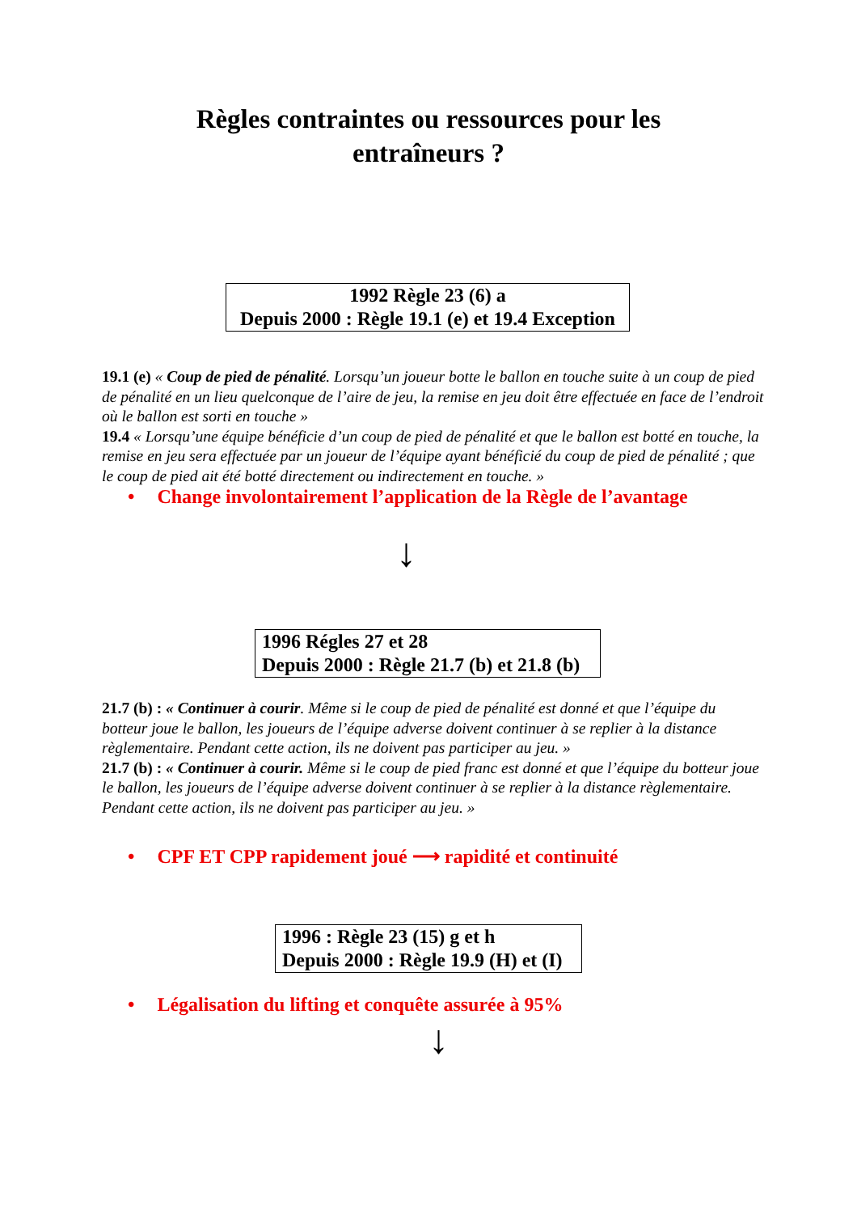Règles contraintes ou ressources pour les
entraîneurs ?
1992 Règle 23 (6) a
Depuis 2000 : Règle 19.1 (e) et 19.4 Exception
19.1 (e) « Coup de pied de pénalité. Lorsqu’un joueur botte le ballon en touche suite à un coup de pied de pénalité en un lieu quelconque de l’aire de jeu, la remise en jeu doit être effectuée en face de l’endroit où le ballon est sorti en touche »
19.4 « Lorsqu’une équipe bénéficie d’un coup de pied de pénalité et que le ballon est botté en touche, la remise en jeu sera effectuée par un joueur de l’équipe ayant bénéficié du coup de pied de pénalité ; que le coup de pied ait été botté directement ou indirectement en touche. »
• Change involontairement l’application de la Règle de l’avantage
↓
1996 Régles 27 et 28
Depuis 2000 : Règle 21.7 (b) et 21.8 (b)
21.7 (b) : « Continuer à courir. Même si le coup de pied de pénalité est donné et que l’équipe du botteur joue le ballon, les joueurs de l’équipe adverse doivent continuer à se replier à la distance règlementaire. Pendant cette action, ils ne doivent pas participer au jeu. »
21.7 (b) : « Continuer à courir. Même si le coup de pied franc est donné et que l’équipe du botteur joue le ballon, les joueurs de l’équipe adverse doivent continuer à se replier à la distance règlementaire. Pendant cette action, ils ne doivent pas participer au jeu. »
• CPF ET CPP rapidement joué ⟶ rapidité et continuité
1996 : Règle 23 (15) g et h
Depuis 2000 : Règle 19.9 (H) et (I)
• Légalisation du lifting et conquête assurée à 95%
↓